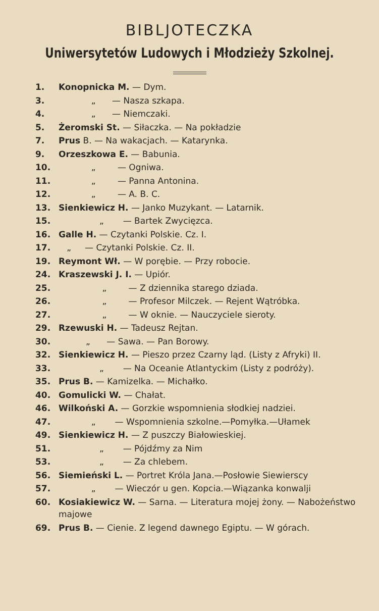BIBLJOTECZKA
Uniwersytetów Ludowych i Młodzieży Szkolnej.
| 1. | Konopnicka M. — Dym. |
| 3. | „ — Nasza szkapa. |
| 4. | „ — Niemczaki. |
| 5. | Żeromski St. — Siłaczka. — Na pokładzie |
| 7. | Prus B. — Na wakacjach. — Katarynka. |
| 9. | Orzeszkowa E. — Babunia. |
| 10. | „ — Ogniwa. |
| 11. | „ — Panna Antonina. |
| 12. | „ — A. B. C. |
| 13. | Sienkiewicz H. — Janko Muzykant. — Latarnik. |
| 15. | „ — Bartek Zwycięzca. |
| 16. | Galle H. — Czytanki Polskie. Cz. I. |
| 17. | „ — Czytanki Polskie. Cz. II. |
| 19. | Reymont Wł. — W porębie. — Przy robocie. |
| 24. | Kraszewski J. I. — Upiór. |
| 25. | „ — Z dziennika starego dziada. |
| 26. | „ — Profesor Milczek. — Rejent Wątróbka. |
| 27. | „ — W oknie. — Nauczyciele sieroty. |
| 29. | Rzewuski H. — Tadeusz Rejtan. |
| 30. | „ — Sawa. — Pan Borowy. |
| 32. | Sienkiewicz H. — Pieszo przez Czarny ląd. (Listy z Afryki) II. |
| 33. | „ — Na Oceanie Atlantyckim (Listy z podróży). |
| 35. | Prus B. — Kamizelka. — Michałko. |
| 40. | Gomulicki W. — Chałat. |
| 46. | Wilkoński A. — Gorzkie wspomnienia słodkiej nadziei. |
| 47. | „ — Wspomnienia szkolne.—Pomyłka.—Ułamek |
| 49. | Sienkiewicz H. — Z puszczy Białowieskiej. |
| 51. | „ — Pójdźmy za Nim |
| 53. | „ — Za chlebem. |
| 56. | Siemieński L. — Portret Króla Jana.—Posłowie Siewierscy |
| 57. | „ — Wieczór u gen. Kopcia.—Wiązanka konwalji |
| 60. | Kosiakiewicz W. — Sarna. — Literatura mojej żony. — Nabożeństwo majowe |
| 69. | Prus B. — Cienie. Z legend dawnego Egiptu. — W górach. |